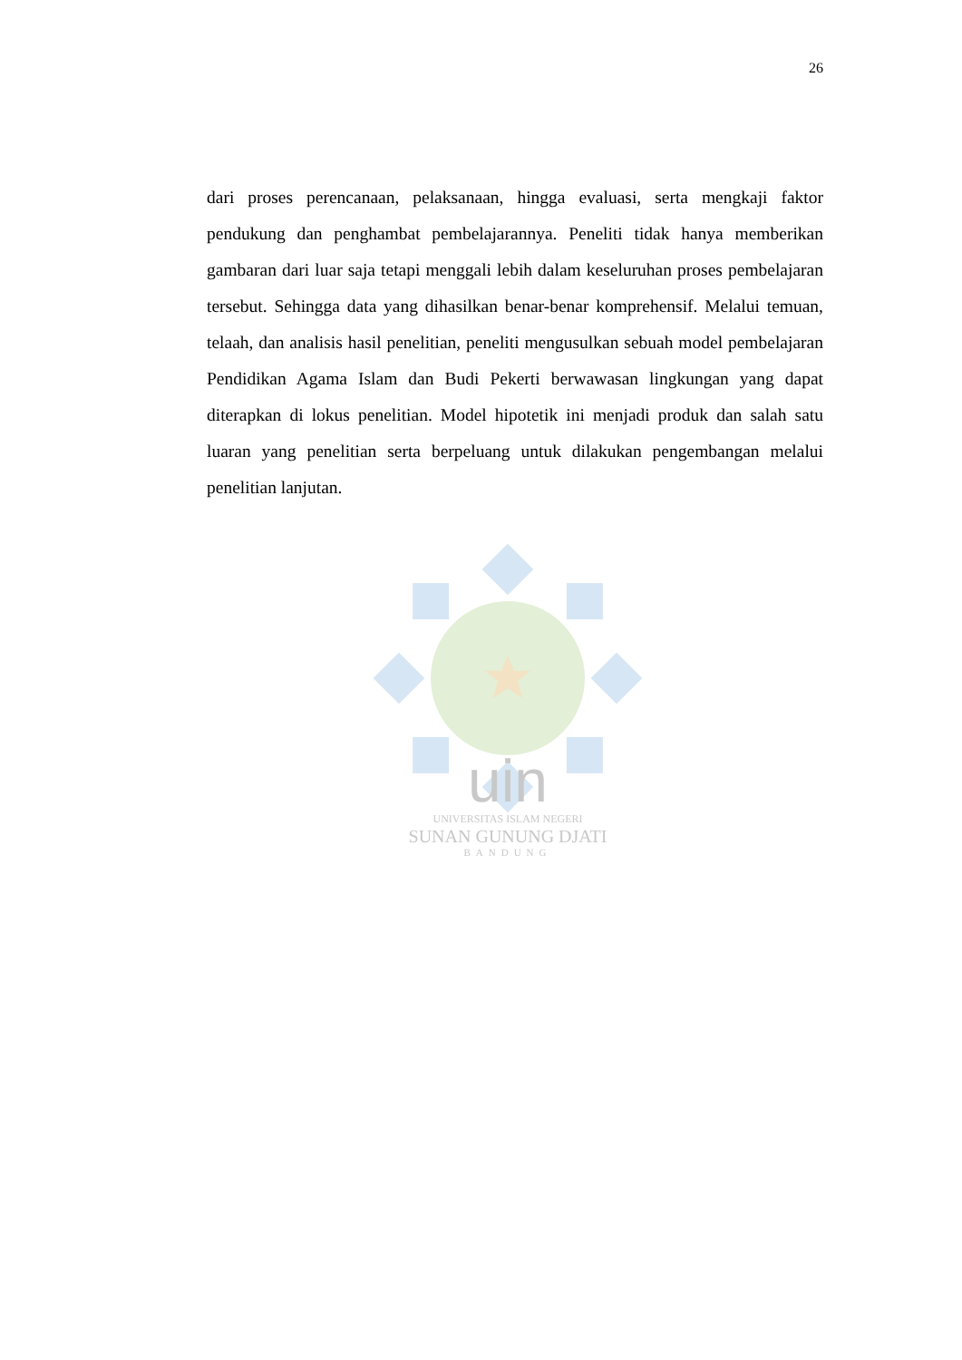26
dari proses perencanaan, pelaksanaan, hingga evaluasi, serta mengkaji faktor pendukung dan penghambat pembelajarannya. Peneliti tidak hanya memberikan gambaran dari luar saja tetapi menggali lebih dalam keseluruhan proses pembelajaran tersebut. Sehingga data yang dihasilkan benar-benar komprehensif. Melalui temuan, telaah, dan analisis hasil penelitian, peneliti mengusulkan sebuah model pembelajaran Pendidikan Agama Islam dan Budi Pekerti berwawasan lingkungan yang dapat diterapkan di lokus penelitian. Model hipotetik ini menjadi produk dan salah satu luaran yang penelitian serta berpeluang untuk dilakukan pengembangan melalui penelitian lanjutan.
uin
UNIVERSITAS ISLAM NEGERI
SUNAN GUNUNG DJATI
BANDUNG